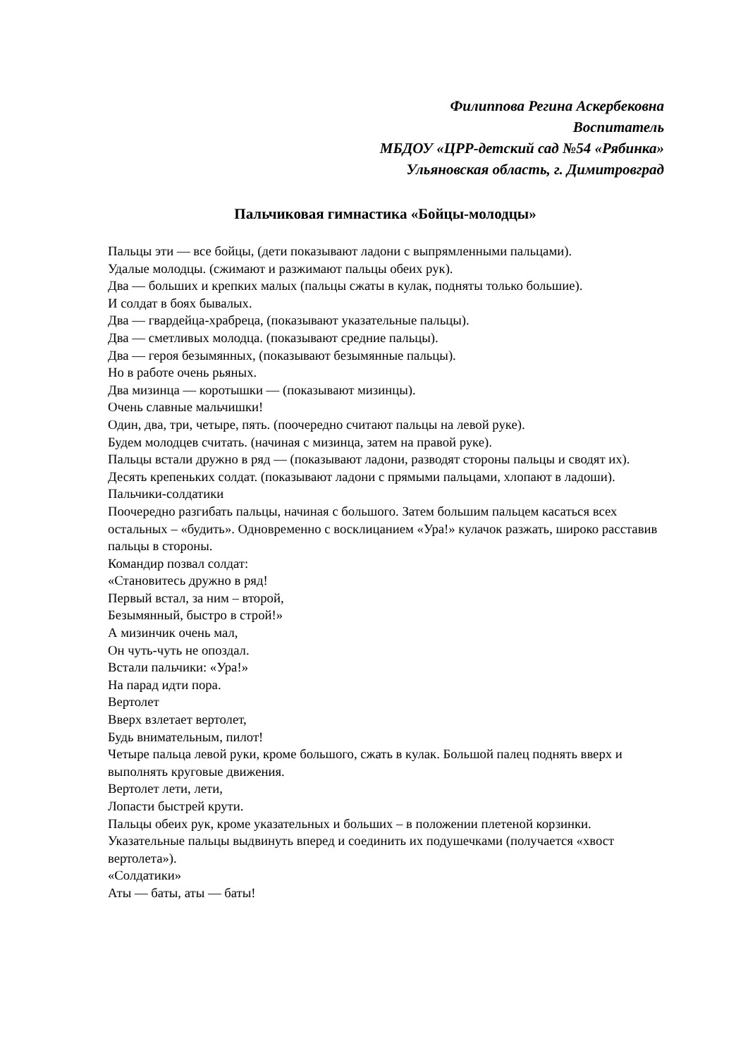Филиппова Регина Аскербековна
Воспитатель
МБДОУ «ЦРР-детский сад №54 «Рябинка»
Ульяновская область, г. Димитровград
Пальчиковая гимнастика «Бойцы-молодцы»
Пальцы эти — все бойцы, (дети показывают ладони с выпрямленными пальцами).
Удалые молодцы. (сжимают и разжимают пальцы обеих рук).
Два — больших и крепких малых (пальцы сжаты в кулак, подняты только большие).
И солдат в боях бывалых.
Два — гвардейца-храбреца, (показывают указательные пальцы).
Два — сметливых молодца. (показывают средние пальцы).
Два — героя безымянных, (показывают безымянные пальцы).
Но в работе очень рьяных.
Два мизинца — коротышки — (показывают мизинцы).
Очень славные мальчишки!
Один, два, три, четыре, пять. (поочередно считают пальцы на левой руке).
Будем молодцев считать. (начиная с мизинца, затем на правой руке).
Пальцы встали дружно в ряд — (показывают ладони, разводят стороны пальцы и сводят их).
Десять крепеньких солдат. (показывают ладони с прямыми пальцами, хлопают в ладоши).
Пальчики-солдатики
Поочередно разгибать пальцы, начиная с большого. Затем большим пальцем касаться всех остальных – «будить». Одновременно с восклицанием «Ура!» кулачок разжать, широко расставив пальцы в стороны.
Командир позвал солдат:
«Становитесь дружно в ряд!
Первый встал, за ним – второй,
Безымянный, быстро в строй!»
А мизинчик очень мал,
Он чуть-чуть не опоздал.
Встали пальчики: «Ура!»
На парад идти пора.
Вертолет
Вверх взлетает вертолет,
Будь внимательным, пилот!
Четыре пальца левой руки, кроме большого, сжать в кулак. Большой палец поднять вверх и выполнять круговые движения.
Вертолет лети, лети,
Лопасти быстрей крути.
Пальцы обеих рук, кроме указательных и больших – в положении плетеной корзинки. Указательные пальцы выдвинуть вперед и соединить их подушечками (получается «хвост вертолета»).
«Солдатики»
Аты — баты, аты — баты!